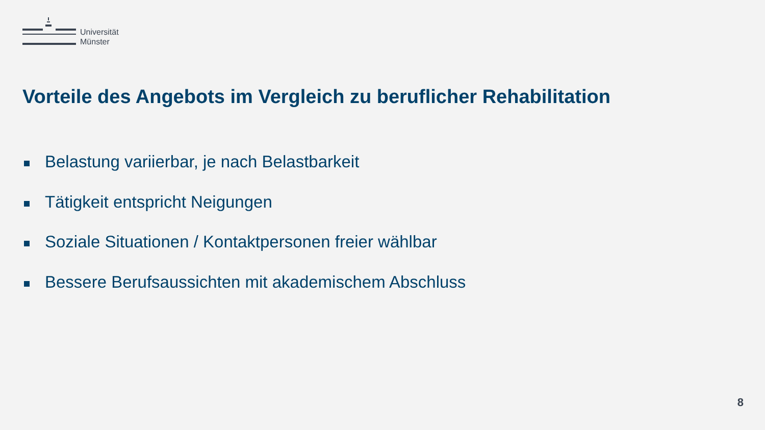Universität
Münster
Vorteile des Angebots im Vergleich zu beruflicher Rehabilitation
Belastung variierbar, je nach Belastbarkeit
Tätigkeit entspricht Neigungen
Soziale Situationen / Kontaktpersonen freier wählbar
Bessere Berufsaussichten mit akademischem Abschluss
8